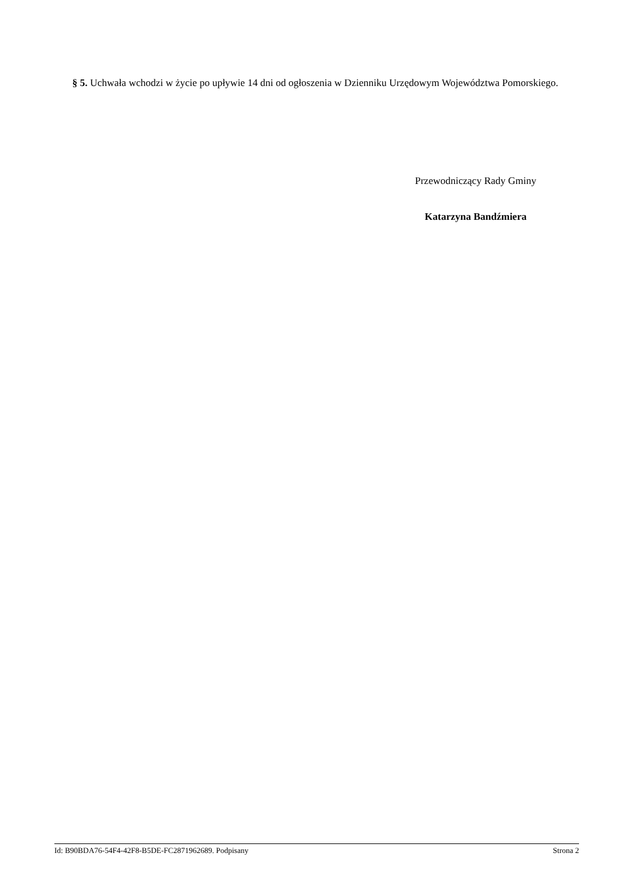§ 5. Uchwała wchodzi w życie po upływie 14 dni od ogłoszenia w Dzienniku Urzędowym Województwa Pomorskiego.
Przewodniczący Rady Gminy
Katarzyna Bandźmiera
Id: B90BDA76-54F4-42F8-B5DE-FC2871962689. Podpisany Strona 2